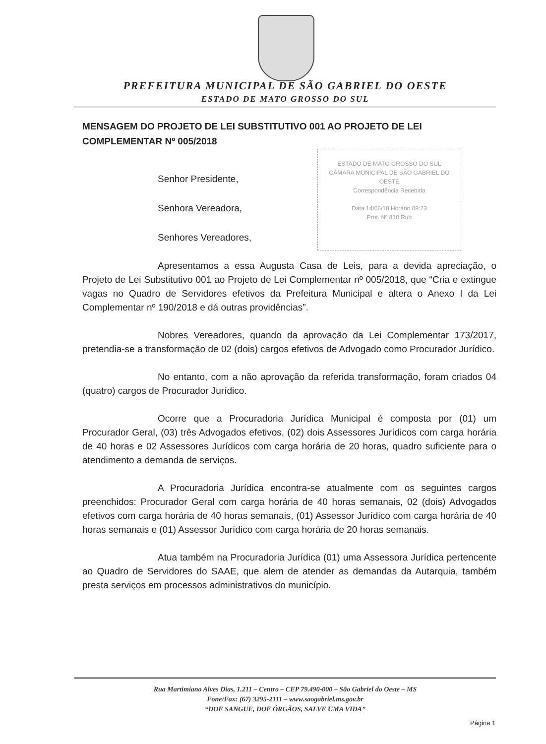PREFEITURA MUNICIPAL DE SÃO GABRIEL DO OESTE
ESTADO DE MATO GROSSO DO SUL
MENSAGEM DO PROJETO DE LEI SUBSTITUTIVO 001 AO PROJETO DE LEI COMPLEMENTAR Nº 005/2018
ESTADO DE MATO GROSSO DO SUL
CÂMARA MUNICIPAL DE SÃO GABRIEL DO OESTE
Correspondência Recebida
Data 14/06/18 Horário 09:23
Prot. Nº 810 Rub
Senhor Presidente,
Senhora Vereadora,
Senhores Vereadores,
Apresentamos a essa Augusta Casa de Leis, para a devida apreciação, o Projeto de Lei Substitutivo 001 ao Projeto de Lei Complementar nº 005/2018, que “Cria e extingue vagas no Quadro de Servidores efetivos da Prefeitura Municipal e altera o Anexo I da Lei Complementar nº 190/2018 e dá outras providências”.
Nobres Vereadores, quando da aprovação da Lei Complementar 173/2017, pretendia-se a transformação de 02 (dois) cargos efetivos de Advogado como Procurador Jurídico.
No entanto, com a não aprovação da referida transformação, foram criados 04 (quatro) cargos de Procurador Jurídico.
Ocorre que a Procuradoria Jurídica Municipal é composta por (01) um Procurador Geral, (03) três Advogados efetivos, (02) dois Assessores Jurídicos com carga horária de 40 horas e 02 Assessores Jurídicos com carga horária de 20 horas, quadro suficiente para o atendimento a demanda de serviços.
A Procuradoria Jurídica encontra-se atualmente com os seguintes cargos preenchidos: Procurador Geral com carga horária de 40 horas semanais, 02 (dois) Advogados efetivos com carga horária de 40 horas semanais, (01) Assessor Jurídico com carga horária de 40 horas semanais e (01) Assessor Jurídico com carga horária de 20 horas semanais.
Atua também na Procuradoria Jurídica (01) uma Assessora Jurídica pertencente ao Quadro de Servidores do SAAE, que alem de atender as demandas da Autarquia, também presta serviços em processos administrativos do município.
Rua Martimiano Alves Dias, 1.211 – Centro – CEP 79.490-000 – São Gabriel do Oeste – MS
Fone/Fax: (67) 3295-2111 – www.saogabriel.ms.gov.br
“DOE SANGUE, DOE ÓRGÃOS, SALVE UMA VIDA”
Página 1